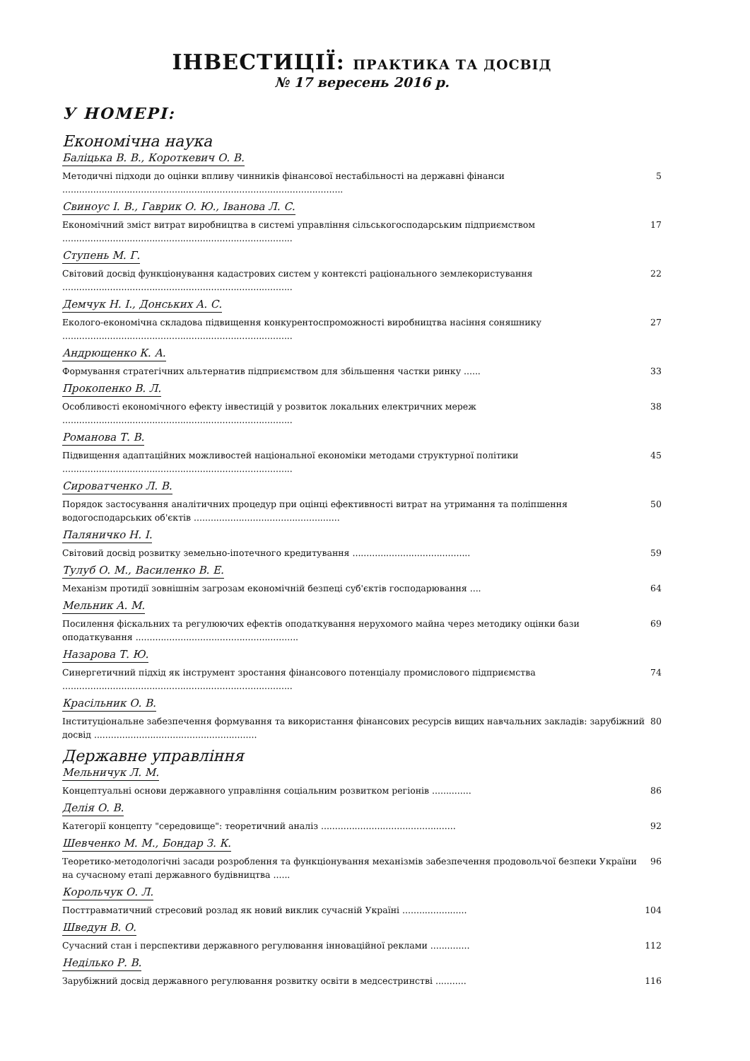ІНВЕСТИЦІЇ: ПРАКТИКА ТА ДОСВІД
№ 17 вересень 2016 р.
У НОМЕРІ:
Економічна наука
Баліцька В. В., Короткевич О. В.
Методичні підходи до оцінки впливу чинників фінансової нестабільності на державні фінанси .................................................................................................... 5
Свиноус І. В., Гаврик О. Ю., Іванова Л. С.
Економічний зміст витрат виробництва в системі управління сільськогосподарським підприємством .................................................................................. 17
Ступень М. Г.
Світовий досвід функціонування кадастрових систем у контексті раціонального землекористування .................................................................................. 22
Демчук Н. І., Донських А. С.
Еколого-економічна складова підвищення конкурентоспроможності виробництва насіння соняшнику .................................................................................. 27
Андрющенко К. А.
Формування стратегічних альтернатив підприємством для збільшення частки ринку ...... 33
Прокопенко В. Л.
Особливості економічного ефекту інвестицій у розвиток локальних електричних мереж .................................................................................. 38
Романова Т. В.
Підвищення адаптаційних можливостей національної економіки методами структурної політики .................................................................................. 45
Сироватченко Л. В.
Порядок застосування аналітичних процедур при оцінці ефективності витрат на утримання та поліпшення водогосподарських об'єктів .................................................... 50
Паляничко Н. І.
Світовий досвід розвитку земельно-іпотечного кредитування .......................................... 59
Тулуб О. М., Василенко В. Е.
Механізм протидії зовнішнім загрозам економічній безпеці суб'єктів господарювання .... 64
Мельник А. М.
Посилення фіскальних та регулюючих ефектів оподаткування нерухомого майна через методику оцінки бази оподаткування .......................................................... 69
Назарова Т. Ю.
Синергетичний підхід як інструмент зростання фінансового потенціалу промислового підприємства .................................................................................. 74
Красільник О. В.
Інституціональне забезпечення формування та використання фінансових ресурсів вищих навчальних закладів: зарубіжний досвід .......................................................... 80
Державне управління
Мельничук Л. М.
Концептуальні основи державного управління соціальним розвитком регіонів .............. 86
Делія О. В.
Категорії концепту "середовище": теоретичний аналіз ................................................ 92
Шевченко М. М., Бондар З. К.
Теоретико-методологічні засади розроблення та функціонування механізмів забезпечення продовольчої безпеки України на сучасному етапі державного будівництва ...... 96
Корольчук О. Л.
Посттравматичний стресовий розлад як новий виклик сучасній Україні ....................... 104
Шведун В. О.
Сучасний стан і перспективи державного регулювання інноваційної реклами .............. 112
Неділько Р. В.
Зарубіжний досвід державного регулювання розвитку освіти в медсестринстві ........... 116